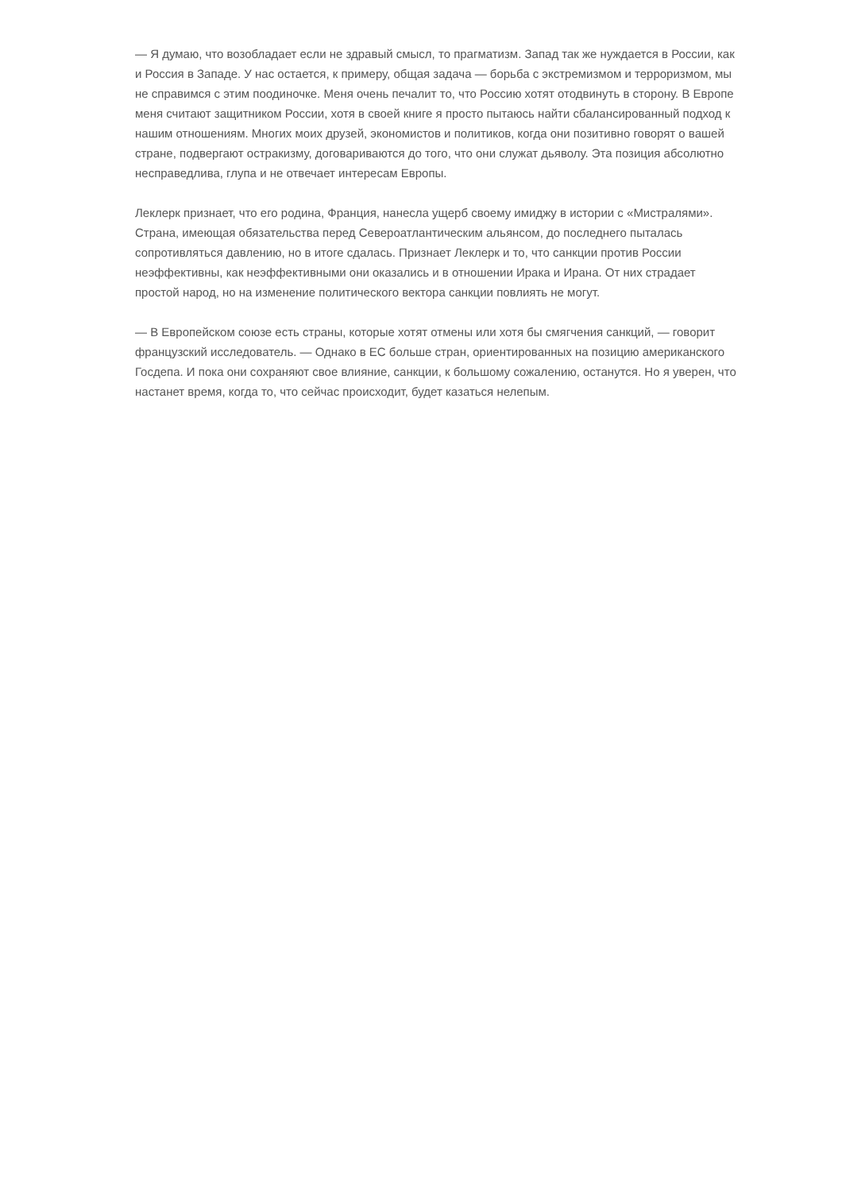— Я думаю, что возобладает если не здравый смысл, то прагматизм. Запад так же нуждается в России, как и Россия в Западе. У нас остается, к примеру, общая задача — борьба с экстремизмом и терроризмом, мы не справимся с этим поодиночке. Меня очень печалит то, что Россию хотят отодвинуть в сторону. В Европе меня считают защитником России, хотя в своей книге я просто пытаюсь найти сбалансированный подход к нашим отношениям. Многих моих друзей, экономистов и политиков, когда они позитивно говорят о вашей стране, подвергают остракизму, договариваются до того, что они служат дьяволу. Эта позиция абсолютно несправедлива, глупа и не отвечает интересам Европы.
Леклерк признает, что его родина, Франция, нанесла ущерб своему имиджу в истории с «Мистралями». Страна, имеющая обязательства перед Североатлантическим альянсом, до последнего пыталась сопротивляться давлению, но в итоге сдалась. Признает Леклерк и то, что санкции против России неэффективны, как неэффективными они оказались и в отношении Ирака и Ирана. От них страдает простой народ, но на изменение политического вектора санкции повлиять не могут.
— В Европейском союзе есть страны, которые хотят отмены или хотя бы смягчения санкций, — говорит французский исследователь. — Однако в ЕС больше стран, ориентированных на позицию американского Госдепа. И пока они сохраняют свое влияние, санкции, к большому сожалению, останутся. Но я уверен, что настанет время, когда то, что сейчас происходит, будет казаться нелепым.